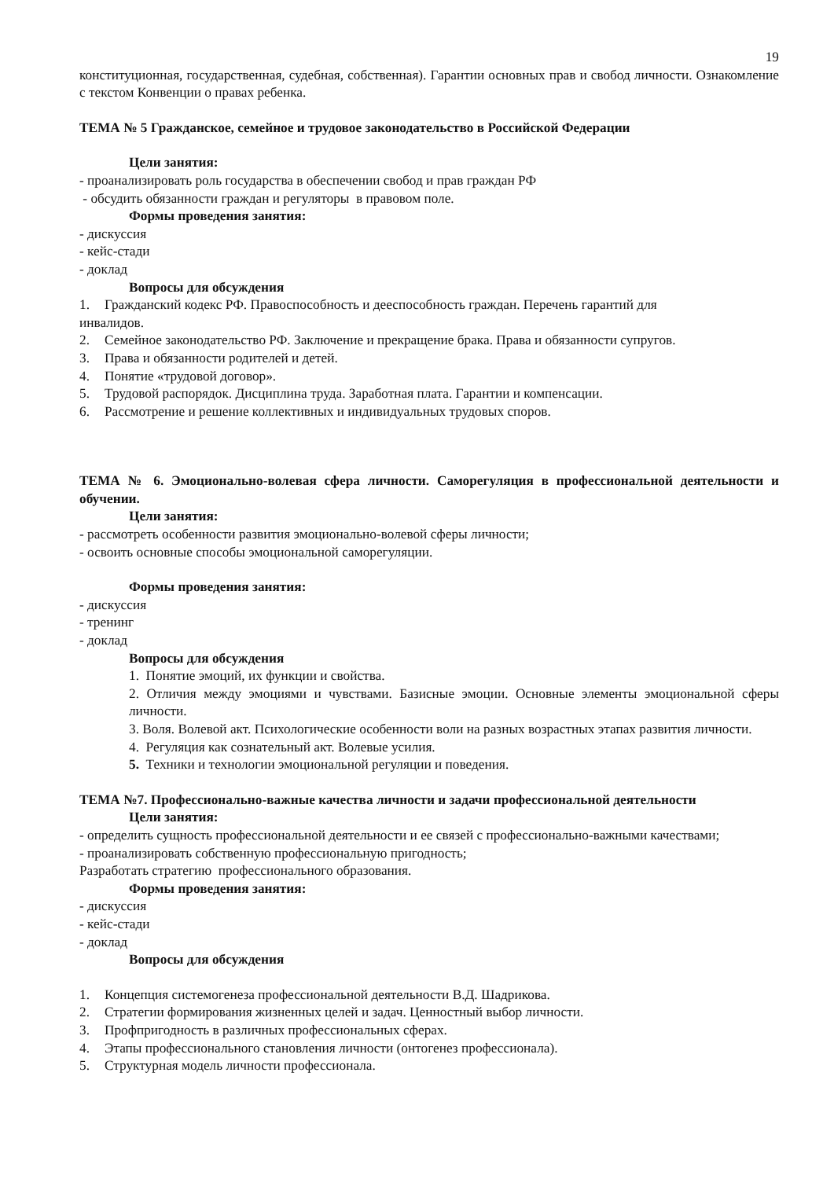19
конституционная, государственная, судебная, собственная). Гарантии основных прав и свобод личности. Ознакомление с текстом Конвенции о правах ребенка.
ТЕМА № 5 Гражданское, семейное и трудовое законодательство в Российской Федерации
Цели занятия:
- проанализировать роль государства в обеспечении свобод и прав граждан РФ
- обсудить обязанности граждан и регуляторы в правовом поле.
Формы проведения занятия:
- дискуссия
- кейс-стади
- доклад
Вопросы для обсуждения
1. Гражданский кодекс РФ. Правоспособность и дееспособность граждан. Перечень гарантий для
инвалидов.
2. Семейное законодательство РФ. Заключение и прекращение брака. Права и обязанности супругов.
3. Права и обязанности родителей и детей.
4. Понятие «трудовой договор».
5. Трудовой распорядок. Дисциплина труда. Заработная плата. Гарантии и компенсации.
6. Рассмотрение и решение коллективных и индивидуальных трудовых споров.
ТЕМА № 6. Эмоционально-волевая сфера личности. Саморегуляция в профессиональной деятельности и обучении.
Цели занятия:
- рассмотреть особенности развития эмоционально-волевой сферы личности;
- освоить основные способы эмоциональной саморегуляции.
Формы проведения занятия:
- дискуссия
- тренинг
- доклад
Вопросы для обсуждения
1. Понятие эмоций, их функции и свойства.
2. Отличия между эмоциями и чувствами. Базисные эмоции. Основные элементы эмоциональной сферы личности.
3. Воля. Волевой акт. Психологические особенности воли на разных возрастных этапах развития личности.
4. Регуляция как сознательный акт. Волевые усилия.
5. Техники и технологии эмоциональной регуляции и поведения.
ТЕМА №7. Профессионально-важные качества личности и задачи профессиональной деятельности
Цели занятия:
- определить сущность профессиональной деятельности и ее связей с профессионально-важными качествами;
- проанализировать собственную профессиональную пригодность;
Разработать стратегию профессионального образования.
Формы проведения занятия:
- дискуссия
- кейс-стади
- доклад
Вопросы для обсуждения
1. Концепция системогенеза профессиональной деятельности В.Д. Шадрикова.
2. Стратегии формирования жизненных целей и задач. Ценностный выбор личности.
3. Профпригодность в различных профессиональных сферах.
4. Этапы профессионального становления личности (онтогенез профессионала).
5. Структурная модель личности профессионала.